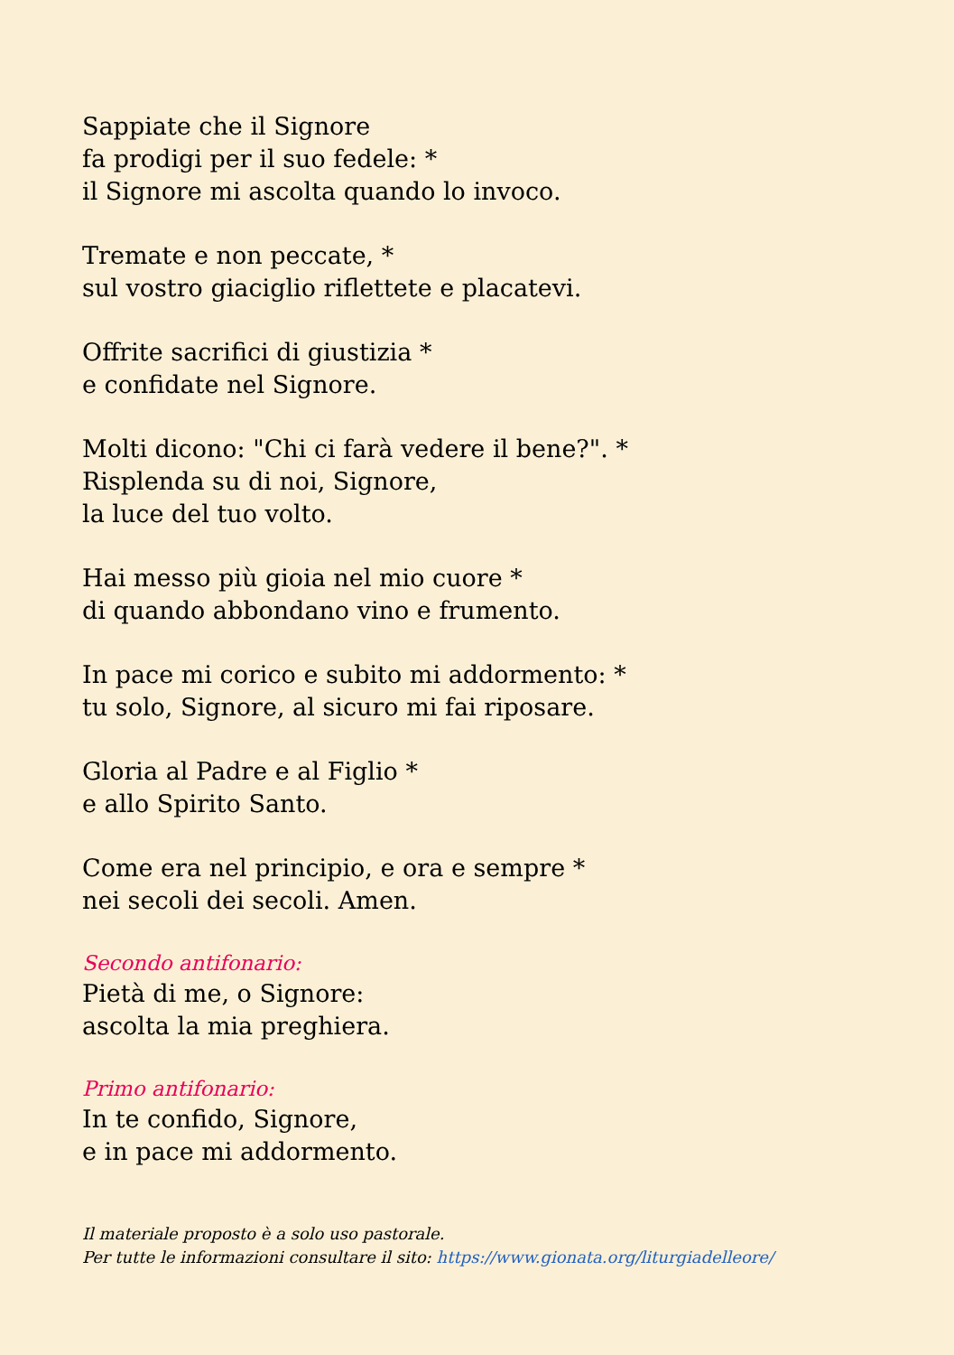Sappiate che il Signore
fa prodigi per il suo fedele: *
il Signore mi ascolta quando lo invoco.
Tremate e non peccate, *
sul vostro giaciglio riflettete e placatevi.
Offrite sacrifici di giustizia *
e confidate nel Signore.
Molti dicono: "Chi ci farà vedere il bene?". *
Risplenda su di noi, Signore,
la luce del tuo volto.
Hai messo più gioia nel mio cuore *
di quando abbondano vino e frumento.
In pace mi corico e subito mi addormento: *
tu solo, Signore, al sicuro mi fai riposare.
Gloria al Padre e al Figlio *
e allo Spirito Santo.
Come era nel principio, e ora e sempre *
nei secoli dei secoli. Amen.
Secondo antifonario:
Pietà di me, o Signore:
ascolta la mia preghiera.
Primo antifonario:
In te confido, Signore,
e in pace mi addormento.
Il materiale proposto è a solo uso pastorale.
Per tutte le informazioni consultare il sito: https://www.gionata.org/liturgiadelleore/